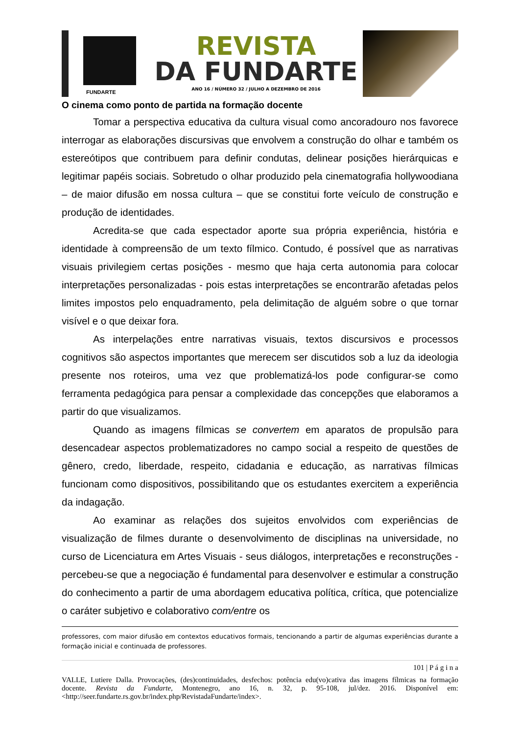FUNDARTE
REVISTA
DA FUNDARTE
ANO 16 / NÚMERO 32 / JULHO A DEZEMBRO DE 2016
O cinema como ponto de partida na formação docente
Tomar a perspectiva educativa da cultura visual como ancoradouro nos favorece interrogar as elaborações discursivas que envolvem a construção do olhar e também os estereótipos que contribuem para definir condutas, delinear posições hierárquicas e legitimar papéis sociais. Sobretudo o olhar produzido pela cinematografia hollywoodiana – de maior difusão em nossa cultura – que se constitui forte veículo de construção e produção de identidades.
Acredita-se que cada espectador aporte sua própria experiência, história e identidade à compreensão de um texto fílmico. Contudo, é possível que as narrativas visuais privilegiem certas posições - mesmo que haja certa autonomia para colocar interpretações personalizadas - pois estas interpretações se encontrarão afetadas pelos limites impostos pelo enquadramento, pela delimitação de alguém sobre o que tornar visível e o que deixar fora.
As interpelações entre narrativas visuais, textos discursivos e processos cognitivos são aspectos importantes que merecem ser discutidos sob a luz da ideologia presente nos roteiros, uma vez que problematizá-los pode configurar-se como ferramenta pedagógica para pensar a complexidade das concepções que elaboramos a partir do que visualizamos.
Quando as imagens fílmicas se convertem em aparatos de propulsão para desencadear aspectos problematizadores no campo social a respeito de questões de gênero, credo, liberdade, respeito, cidadania e educação, as narrativas fílmicas funcionam como dispositivos, possibilitando que os estudantes exercitem a experiência da indagação.
Ao examinar as relações dos sujeitos envolvidos com experiências de visualização de filmes durante o desenvolvimento de disciplinas na universidade, no curso de Licenciatura em Artes Visuais - seus diálogos, interpretações e reconstruções - percebeu-se que a negociação é fundamental para desenvolver e estimular a construção do conhecimento a partir de uma abordagem educativa política, crítica, que potencialize o caráter subjetivo e colaborativo com/entre os
professores, com maior difusão em contextos educativos formais, tencionando a partir de algumas experiências durante a formação inicial e continuada de professores.
101 | P á g i n a
VALLE, Lutiere Dalla. Provocações, (des)continuidades, desfechos: potência edu(vo)cativa das imagens fílmicas na formação docente. Revista da Fundarte, Montenegro, ano 16, n. 32, p. 95-108, jul/dez. 2016. Disponível em: <http://seer.fundarte.rs.gov.br/index.php/RevistadaFundarte/index>.